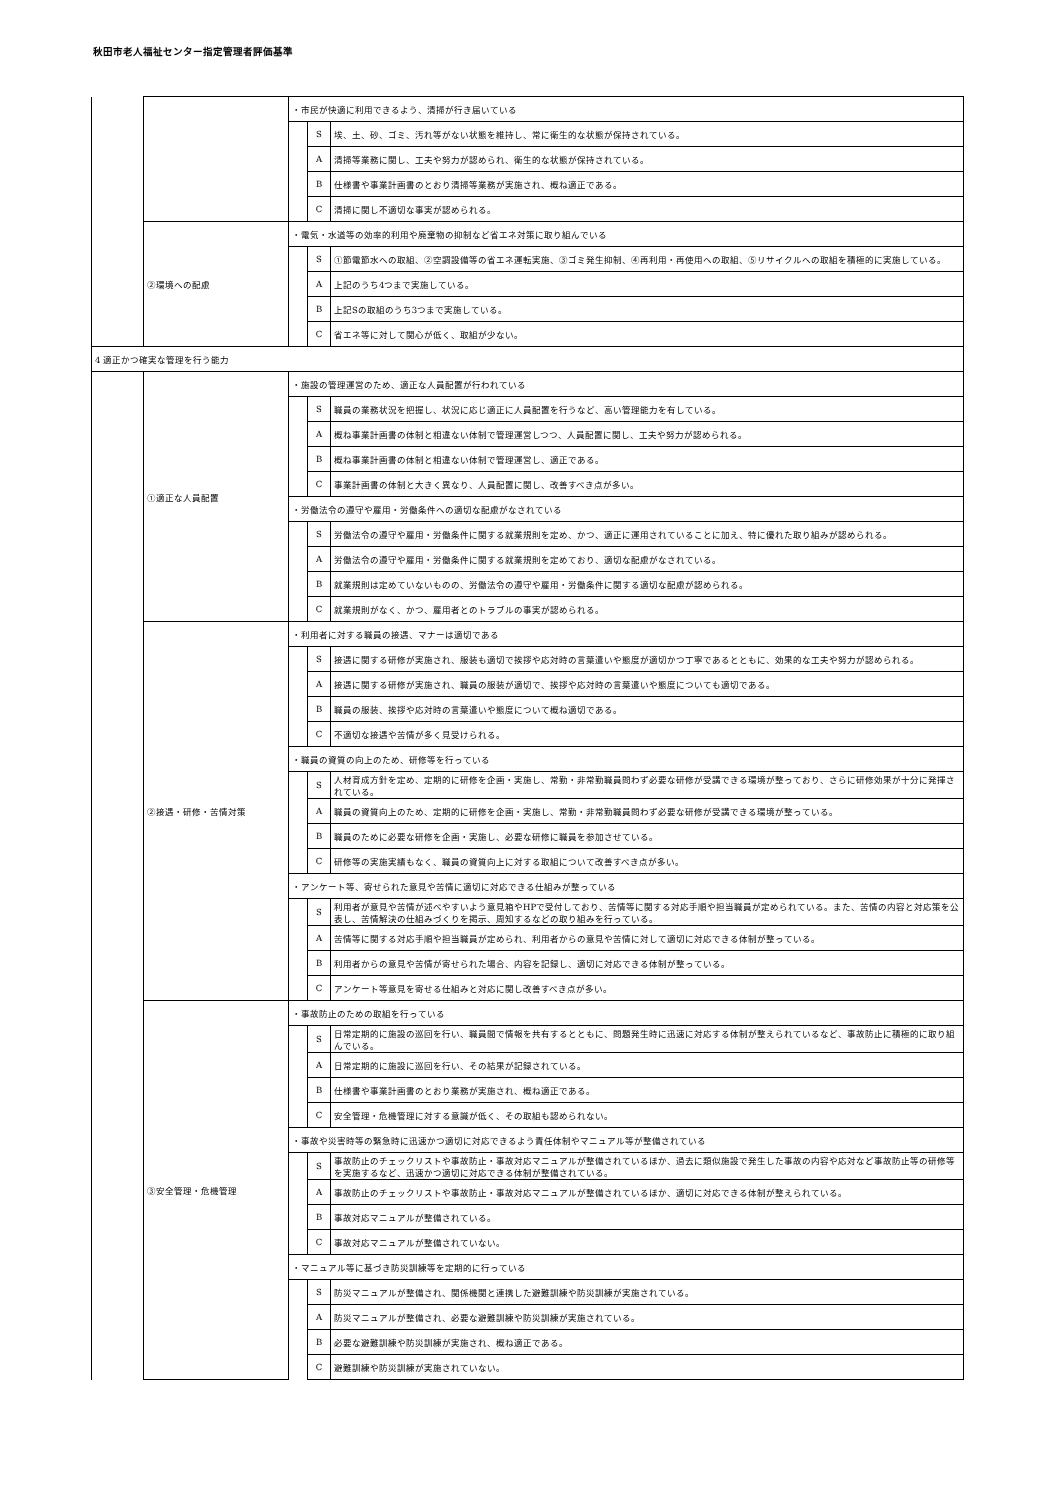秋田市老人福祉センター指定管理者評価基準
| | | ・市民が快適に利用できるよう、清掃が行き届いている | | |
| | | | S | 埃、土、砂、ゴミ、汚れ等がない状態を維持し、常に衛生的な状態が保持されている。 |
| | | | A | 清掃等業務に関し、工夫や努力が認められ、衛生的な状態が保持されている。 |
| | | | B | 仕様書や事業計画書のとおり清掃等業務が実施され、概ね適正である。 |
| | | | C | 清掃に関し不適切な事実が認められる。 |
| | ②環境への配慮 | ・電気・水道等の効率的利用や廃棄物の抑制など省エネ対策に取り組んでいる | | |
| | | | S | ①節電節水への取組、②空調設備等の省エネ運転実施、③ゴミ発生抑制、④再利用・再使用への取組、⑤リサイクルへの取組を積極的に実施している。 |
| | | | A | 上記のうち4つまで実施している。 |
| | | | B | 上記Sの取組のうち3つまで実施している。 |
| | | | C | 省エネ等に対して関心が低く、取組が少ない。 |
| 4 適正かつ確実な管理を行う能力 | | | | |
| | ①適正な人員配置 | ・施設の管理運営のため、適正な人員配置が行われている | | |
| | | | S | 職員の業務状況を把握し、状況に応じ適正に人員配置を行うなど、高い管理能力を有している。 |
| | | | A | 概ね事業計画書の体制と相違ない体制で管理運営しつつ、人員配置に関し、工夫や努力が認められる。 |
| | | | B | 概ね事業計画書の体制と相違ない体制で管理運営し、適正である。 |
| | | | C | 事業計画書の体制と大きく異なり、人員配置に関し、改善すべき点が多い。 |
| | | ・労働法令の遵守や雇用・労働条件への適切な配慮がなされている | | |
| | | | S | 労働法令の遵守や雇用・労働条件に関する就業規則を定め、かつ、適正に運用されていることに加え、特に優れた取り組みが認められる。 |
| | | | A | 労働法令の遵守や雇用・労働条件に関する就業規則を定めており、適切な配慮がなされている。 |
| | | | B | 就業規則は定めていないものの、労働法令の遵守や雇用・労働条件に関する適切な配慮が認められる。 |
| | | | C | 就業規則がなく、かつ、雇用者とのトラブルの事実が認められる。 |
| | ②接遇・研修・苦情対策 | ・利用者に対する職員の接遇、マナーは適切である | | |
| | | | S | 接遇に関する研修が実施され、服装も適切で挨拶や応対時の言葉遣いや態度が適切かつ丁寧であるとともに、効果的な工夫や努力が認められる。 |
| | | | A | 接遇に関する研修が実施され、職員の服装が適切で、挨拶や応対時の言葉遣いや態度についても適切である。 |
| | | | B | 職員の服装、挨拶や応対時の言葉遣いや態度について概ね適切である。 |
| | | | C | 不適切な接遇や苦情が多く見受けられる。 |
| | | ・職員の資質の向上のため、研修等を行っている | | |
| | | | S | 人材育成方針を定め、定期的に研修を企画・実施し、常勤・非常勤職員問わず必要な研修が受講できる環境が整っており、さらに研修効果が十分に発揮されている。 |
| | | | A | 職員の資質向上のため、定期的に研修を企画・実施し、常勤・非常勤職員問わず必要な研修が受講できる環境が整っている。 |
| | | | B | 職員のために必要な研修を企画・実施し、必要な研修に職員を参加させている。 |
| | | | C | 研修等の実施実績もなく、職員の資質向上に対する取組について改善すべき点が多い。 |
| | | ・アンケート等、寄せられた意見や苦情に適切に対応できる仕組みが整っている | | |
| | | | S | 利用者が意見や苦情が述べやすいよう意見箱やHPで受付しており、苦情等に関する対応手順や担当職員が定められている。また、苦情の内容と対応策を公表し、苦情解決の仕組みづくりを掲示、周知するなどの取り組みを行っている。 |
| | | | A | 苦情等に関する対応手順や担当職員が定められ、利用者からの意見や苦情に対して適切に対応できる体制が整っている。 |
| | | | B | 利用者からの意見や苦情が寄せられた場合、内容を記録し、適切に対応できる体制が整っている。 |
| | | | C | アンケート等意見を寄せる仕組みと対応に関し改善すべき点が多い。 |
| | ③安全管理・危機管理 | ・事故防止のための取組を行っている | | |
| | | | S | 日常定期的に施設の巡回を行い、職員間で情報を共有するとともに、問題発生時に迅速に対応する体制が整えられているなど、事故防止に積極的に取り組んでいる。 |
| | | | A | 日常定期的に施設に巡回を行い、その結果が記録されている。 |
| | | | B | 仕様書や事業計画書のとおり業務が実施され、概ね適正である。 |
| | | | C | 安全管理・危機管理に対する意識が低く、その取組も認められない。 |
| | | ・事故や災害時等の緊急時に迅速かつ適切に対応できるよう責任体制やマニュアル等が整備されている | | |
| | | | S | 事故防止のチェックリストや事故防止・事故対応マニュアルが整備されているほか、過去に類似施設で発生した事故の内容や応対など事故防止等の研修等を実施するなど、迅速かつ適切に対応できる体制が整備されている。 |
| | | | A | 事故防止のチェックリストや事故防止・事故対応マニュアルが整備されているほか、適切に対応できる体制が整えられている。 |
| | | | B | 事故対応マニュアルが整備されている。 |
| | | | C | 事故対応マニュアルが整備されていない。 |
| | | ・マニュアル等に基づき防災訓練等を定期的に行っている | | |
| | | | S | 防災マニュアルが整備され、関係機関と連携した避難訓練や防災訓練が実施されている。 |
| | | | A | 防災マニュアルが整備され、必要な避難訓練や防災訓練が実施されている。 |
| | | | B | 必要な避難訓練や防災訓練が実施され、概ね適正である。 |
| | | | C | 避難訓練や防災訓練が実施されていない。 |